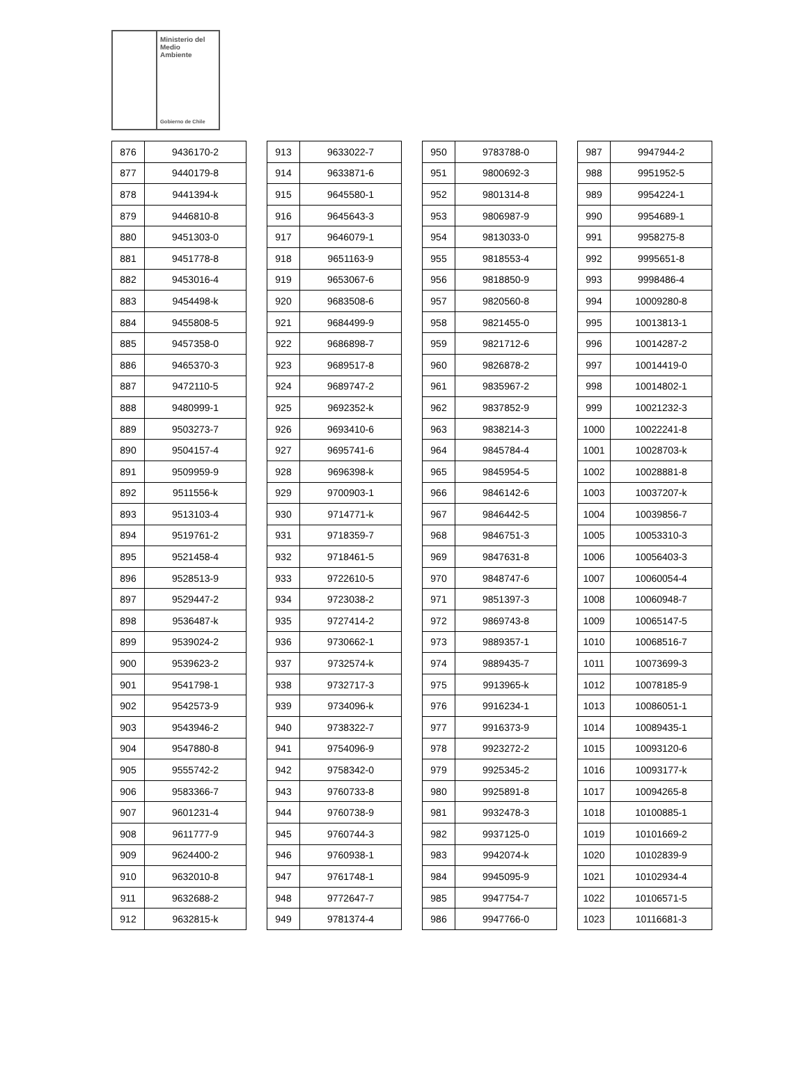Ministerio del
Medio
Ambiente
Gobierno de Chile
| 876 | 9436170-2 |
| 877 | 9440179-8 |
| 878 | 9441394-k |
| 879 | 9446810-8 |
| 880 | 9451303-0 |
| 881 | 9451778-8 |
| 882 | 9453016-4 |
| 883 | 9454498-k |
| 884 | 9455808-5 |
| 885 | 9457358-0 |
| 886 | 9465370-3 |
| 887 | 9472110-5 |
| 888 | 9480999-1 |
| 889 | 9503273-7 |
| 890 | 9504157-4 |
| 891 | 9509959-9 |
| 892 | 9511556-k |
| 893 | 9513103-4 |
| 894 | 9519761-2 |
| 895 | 9521458-4 |
| 896 | 9528513-9 |
| 897 | 9529447-2 |
| 898 | 9536487-k |
| 899 | 9539024-2 |
| 900 | 9539623-2 |
| 901 | 9541798-1 |
| 902 | 9542573-9 |
| 903 | 9543946-2 |
| 904 | 9547880-8 |
| 905 | 9555742-2 |
| 906 | 9583366-7 |
| 907 | 9601231-4 |
| 908 | 9611777-9 |
| 909 | 9624400-2 |
| 910 | 9632010-8 |
| 911 | 9632688-2 |
| 912 | 9632815-k |
| 913 | 9633022-7 |
| 914 | 9633871-6 |
| 915 | 9645580-1 |
| 916 | 9645643-3 |
| 917 | 9646079-1 |
| 918 | 9651163-9 |
| 919 | 9653067-6 |
| 920 | 9683508-6 |
| 921 | 9684499-9 |
| 922 | 9686898-7 |
| 923 | 9689517-8 |
| 924 | 9689747-2 |
| 925 | 9692352-k |
| 926 | 9693410-6 |
| 927 | 9695741-6 |
| 928 | 9696398-k |
| 929 | 9700903-1 |
| 930 | 9714771-k |
| 931 | 9718359-7 |
| 932 | 9718461-5 |
| 933 | 9722610-5 |
| 934 | 9723038-2 |
| 935 | 9727414-2 |
| 936 | 9730662-1 |
| 937 | 9732574-k |
| 938 | 9732717-3 |
| 939 | 9734096-k |
| 940 | 9738322-7 |
| 941 | 9754096-9 |
| 942 | 9758342-0 |
| 943 | 9760733-8 |
| 944 | 9760738-9 |
| 945 | 9760744-3 |
| 946 | 9760938-1 |
| 947 | 9761748-1 |
| 948 | 9772647-7 |
| 949 | 9781374-4 |
| 950 | 9783788-0 |
| 951 | 9800692-3 |
| 952 | 9801314-8 |
| 953 | 9806987-9 |
| 954 | 9813033-0 |
| 955 | 9818553-4 |
| 956 | 9818850-9 |
| 957 | 9820560-8 |
| 958 | 9821455-0 |
| 959 | 9821712-6 |
| 960 | 9826878-2 |
| 961 | 9835967-2 |
| 962 | 9837852-9 |
| 963 | 9838214-3 |
| 964 | 9845784-4 |
| 965 | 9845954-5 |
| 966 | 9846142-6 |
| 967 | 9846442-5 |
| 968 | 9846751-3 |
| 969 | 9847631-8 |
| 970 | 9848747-6 |
| 971 | 9851397-3 |
| 972 | 9869743-8 |
| 973 | 9889357-1 |
| 974 | 9889435-7 |
| 975 | 9913965-k |
| 976 | 9916234-1 |
| 977 | 9916373-9 |
| 978 | 9923272-2 |
| 979 | 9925345-2 |
| 980 | 9925891-8 |
| 981 | 9932478-3 |
| 982 | 9937125-0 |
| 983 | 9942074-k |
| 984 | 9945095-9 |
| 985 | 9947754-7 |
| 986 | 9947766-0 |
| 987 | 9947944-2 |
| 988 | 9951952-5 |
| 989 | 9954224-1 |
| 990 | 9954689-1 |
| 991 | 9958275-8 |
| 992 | 9995651-8 |
| 993 | 9998486-4 |
| 994 | 10009280-8 |
| 995 | 10013813-1 |
| 996 | 10014287-2 |
| 997 | 10014419-0 |
| 998 | 10014802-1 |
| 999 | 10021232-3 |
| 1000 | 10022241-8 |
| 1001 | 10028703-k |
| 1002 | 10028881-8 |
| 1003 | 10037207-k |
| 1004 | 10039856-7 |
| 1005 | 10053310-3 |
| 1006 | 10056403-3 |
| 1007 | 10060054-4 |
| 1008 | 10060948-7 |
| 1009 | 10065147-5 |
| 1010 | 10068516-7 |
| 1011 | 10073699-3 |
| 1012 | 10078185-9 |
| 1013 | 10086051-1 |
| 1014 | 10089435-1 |
| 1015 | 10093120-6 |
| 1016 | 10093177-k |
| 1017 | 10094265-8 |
| 1018 | 10100885-1 |
| 1019 | 10101669-2 |
| 1020 | 10102839-9 |
| 1021 | 10102934-4 |
| 1022 | 10106571-5 |
| 1023 | 10116681-3 |